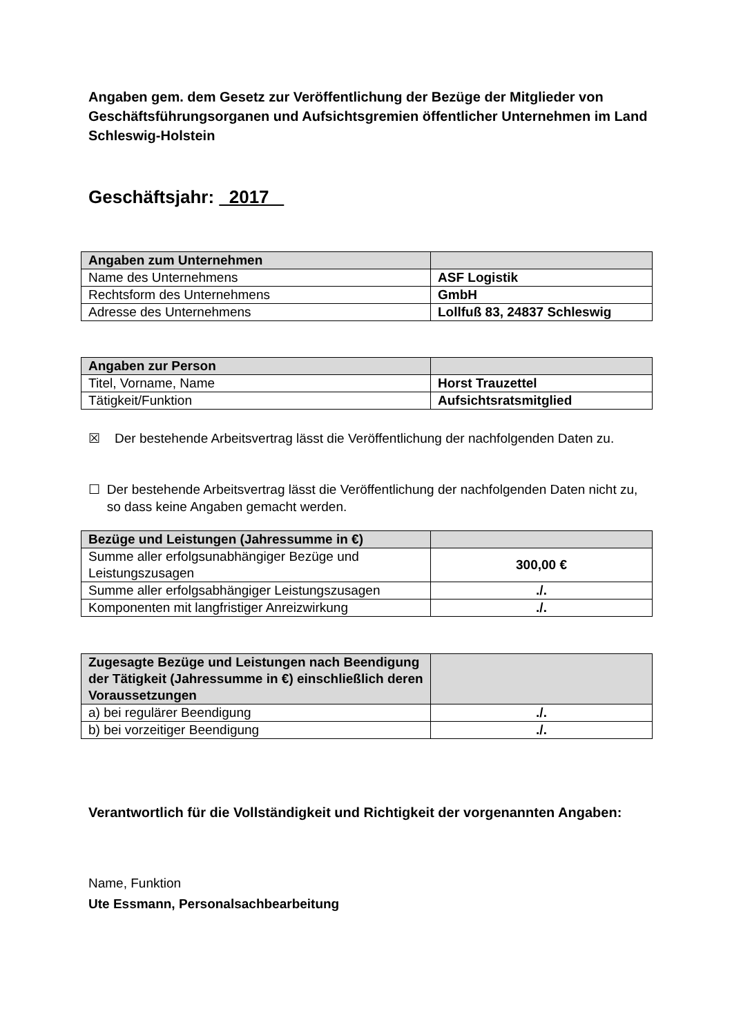Angaben gem. dem Gesetz zur Veröffentlichung der Bezüge der Mitglieder von Geschäftsführungsorganen und Aufsichtsgremien öffentlicher Unternehmen im Land Schleswig-Holstein
Geschäftsjahr: 2017
| Angaben zum Unternehmen | |
| Name des Unternehmens | ASF Logistik |
| Rechtsform des Unternehmens | GmbH |
| Adresse des Unternehmens | Lollfuß 83, 24837 Schleswig |
| Angaben zur Person | |
| Titel, Vorname, Name | Horst Trauzettel |
| Tätigkeit/Funktion | Aufsichtsratsmitglied |
☒ Der bestehende Arbeitsvertrag lässt die Veröffentlichung der nachfolgenden Daten zu.
☐ Der bestehende Arbeitsvertrag lässt die Veröffentlichung der nachfolgenden Daten nicht zu, so dass keine Angaben gemacht werden.
| Bezüge und Leistungen (Jahressumme in €) | |
| Summe aller erfolgsunabhängiger Bezüge und Leistungszusagen | 300,00 € |
| Summe aller erfolgsabhängiger Leistungszusagen | ./. |
| Komponenten mit langfristiger Anreizwirkung | ./. |
| Zugesagte Bezüge und Leistungen nach Beendigung der Tätigkeit (Jahressumme in €) einschließlich deren Voraussetzungen | |
| a) bei regulärer Beendigung | ./. |
| b) bei vorzeitiger Beendigung | ./. |
Verantwortlich für die Vollständigkeit und Richtigkeit der vorgenannten Angaben:
Name, Funktion
Ute Essmann, Personalsachbearbeitung